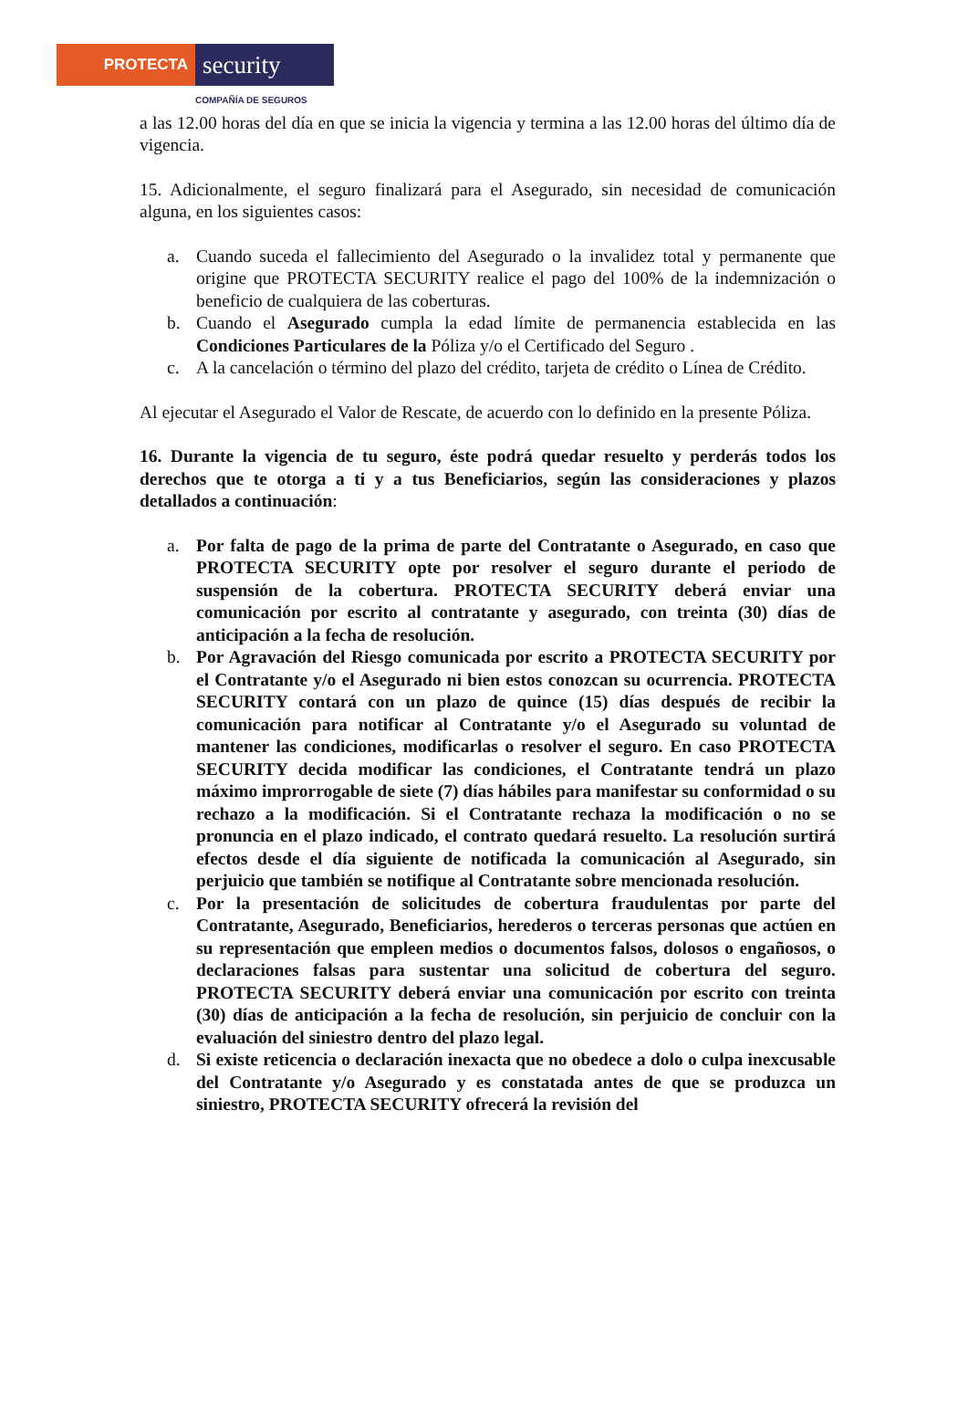PROTECTA
security
COMPAÑÍA DE SEGUROS
a las 12.00 horas del día en que se inicia la vigencia y termina a las 12.00 horas del último día de vigencia.
15. Adicionalmente, el seguro finalizará para el Asegurado, sin necesidad de comunicación alguna, en los siguientes casos:
a. Cuando suceda el fallecimiento del Asegurado o la invalidez total y permanente que origine que PROTECTA SECURITY realice el pago del 100% de la indemnización o beneficio de cualquiera de las coberturas.
b. Cuando el Asegurado cumpla la edad límite de permanencia establecida en las Condiciones Particulares de la Póliza y/o el Certificado del Seguro .
c. A la cancelación o término del plazo del crédito, tarjeta de crédito o Línea de Crédito.
Al ejecutar el Asegurado el Valor de Rescate, de acuerdo con lo definido en la presente Póliza.
16. Durante la vigencia de tu seguro, éste podrá quedar resuelto y perderás todos los derechos que te otorga a ti y a tus Beneficiarios, según las consideraciones y plazos detallados a continuación:
a. Por falta de pago de la prima de parte del Contratante o Asegurado, en caso que PROTECTA SECURITY opte por resolver el seguro durante el periodo de suspensión de la cobertura. PROTECTA SECURITY deberá enviar una comunicación por escrito al contratante y asegurado, con treinta (30) días de anticipación a la fecha de resolución.
b. Por Agravación del Riesgo comunicada por escrito a PROTECTA SECURITY por el Contratante y/o el Asegurado ni bien estos conozcan su ocurrencia. PROTECTA SECURITY contará con un plazo de quince (15) días después de recibir la comunicación para notificar al Contratante y/o el Asegurado su voluntad de mantener las condiciones, modificarlas o resolver el seguro. En caso PROTECTA SECURITY decida modificar las condiciones, el Contratante tendrá un plazo máximo improrrogable de siete (7) días hábiles para manifestar su conformidad o su rechazo a la modificación. Si el Contratante rechaza la modificación o no se pronuncia en el plazo indicado, el contrato quedará resuelto. La resolución surtirá efectos desde el día siguiente de notificada la comunicación al Asegurado, sin perjuicio que también se notifique al Contratante sobre mencionada resolución.
c. Por la presentación de solicitudes de cobertura fraudulentas por parte del Contratante, Asegurado, Beneficiarios, herederos o terceras personas que actúen en su representación que empleen medios o documentos falsos, dolosos o engañosos, o declaraciones falsas para sustentar una solicitud de cobertura del seguro. PROTECTA SECURITY deberá enviar una comunicación por escrito con treinta (30) días de anticipación a la fecha de resolución, sin perjuicio de concluir con la evaluación del siniestro dentro del plazo legal.
d. Si existe reticencia o declaración inexacta que no obedece a dolo o culpa inexcusable del Contratante y/o Asegurado y es constatada antes de que se produzca un siniestro, PROTECTA SECURITY ofrecerá la revisión del